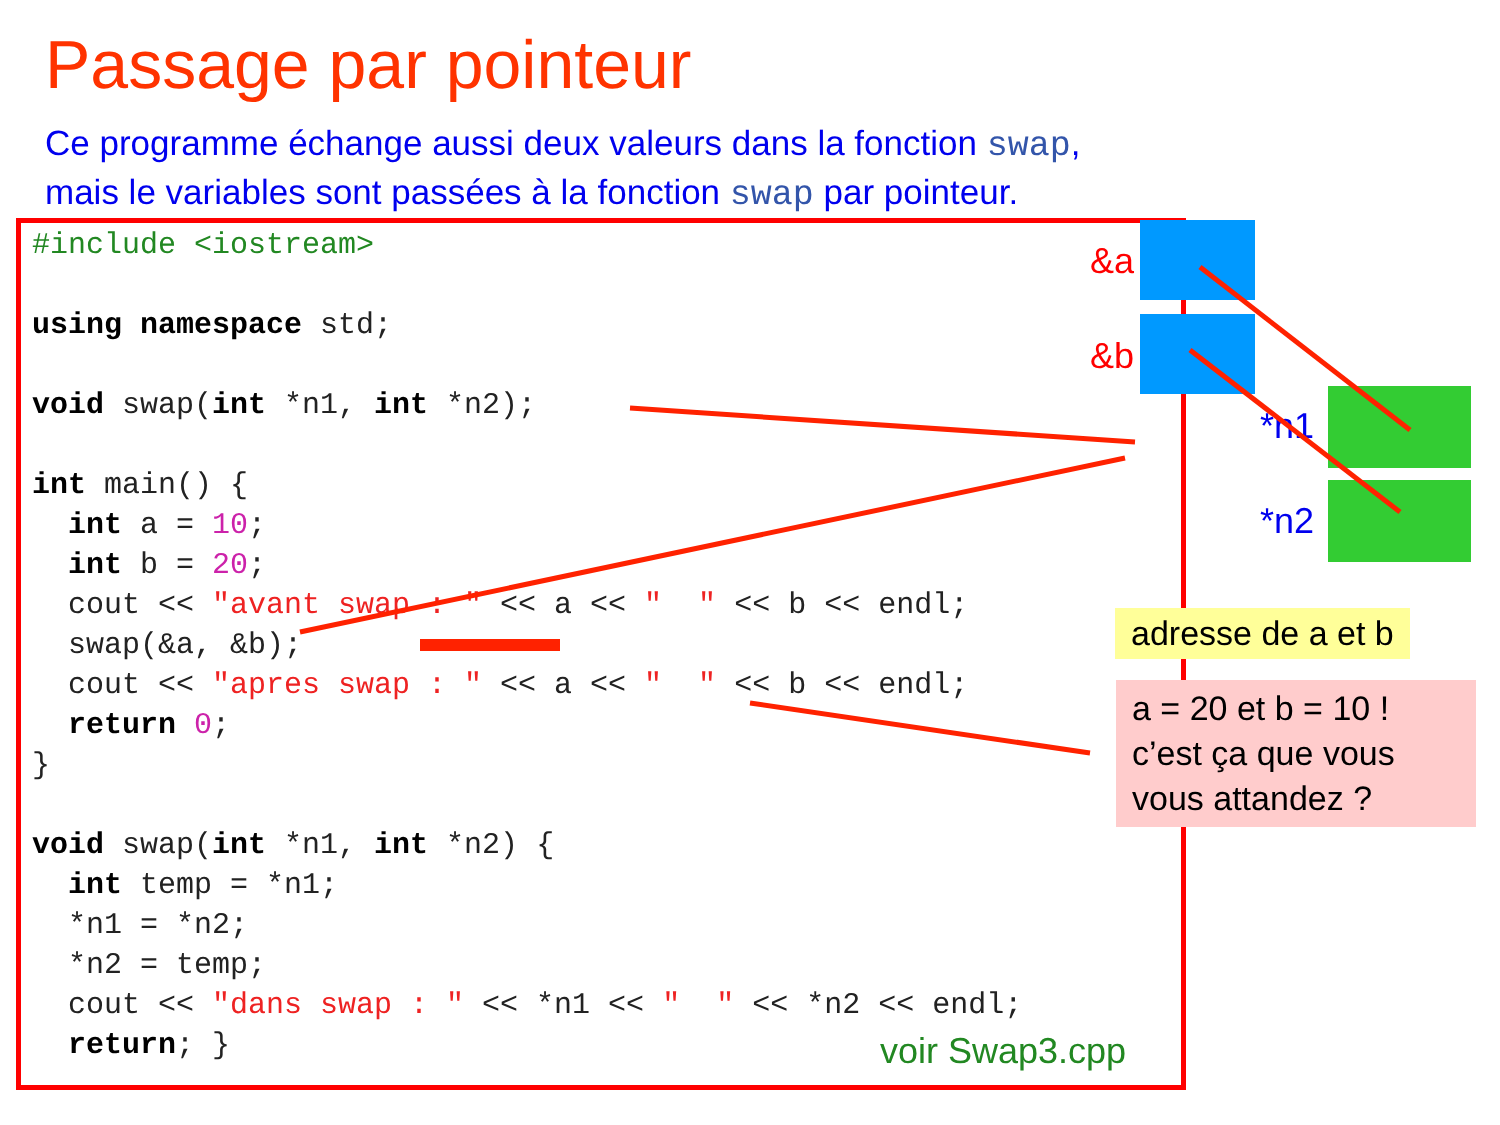Passage par pointeur
Ce programme échange aussi deux valeurs dans la fonction swap,
mais le variables sont passées à la fonction swap par pointeur.
#include <iostream>

using namespace std;

void swap(int *n1, int *n2);

int main() {
  int a = 10;
  int b = 20;
  cout << "avant swap : " << a << "  " << b << endl;
  swap(&a, &b);
  cout << "apres swap : " << a << "  " << b << endl;
  return 0;
}

void swap(int *n1, int *n2) {
  int temp = *n1;
  *n1 = *n2;
  *n2 = temp;
  cout << "dans swap : " << *n1 << "  " << *n2 << endl;
  return; }
voir Swap3.cpp
&a
&b
*n1
*n2
adresse de a et b
a = 20 et b = 10 !
c’est ça que vous vous attandez ?